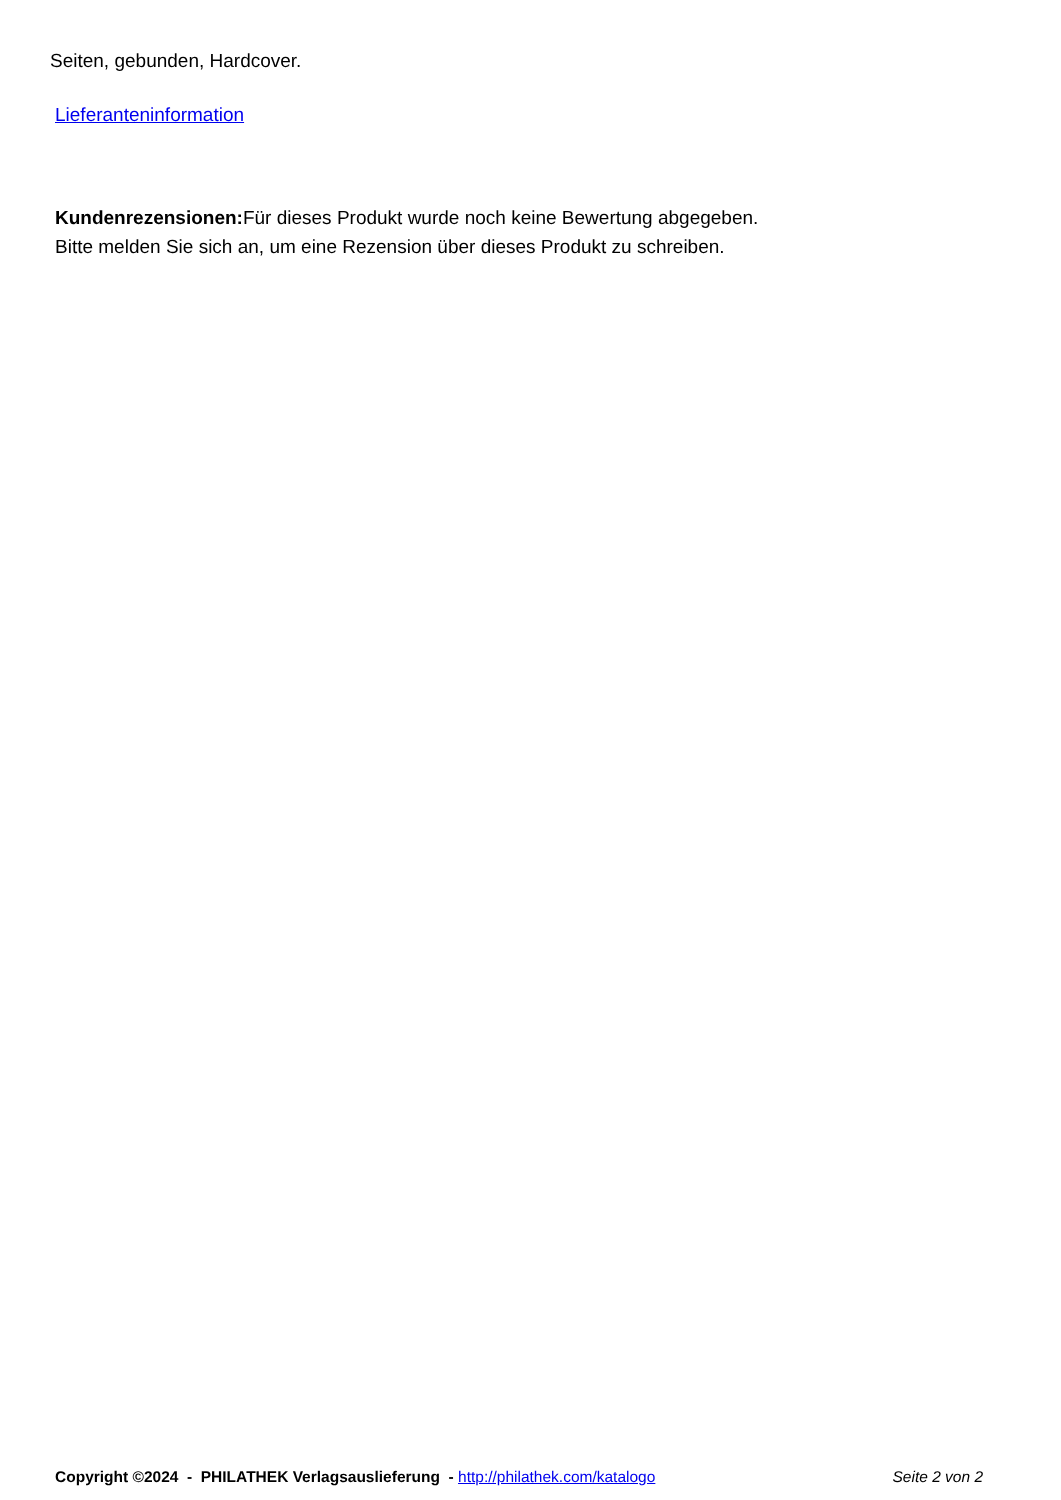Seiten, gebunden, Hardcover.
Lieferanteninformation
Kundenrezensionen: Für dieses Produkt wurde noch keine Bewertung abgegeben.
Bitte melden Sie sich an, um eine Rezension über dieses Produkt zu schreiben.
Copyright ©2024 - PHILATHEK Verlagsauslieferung - http://philathek.com/katalogo Seite 2 von 2